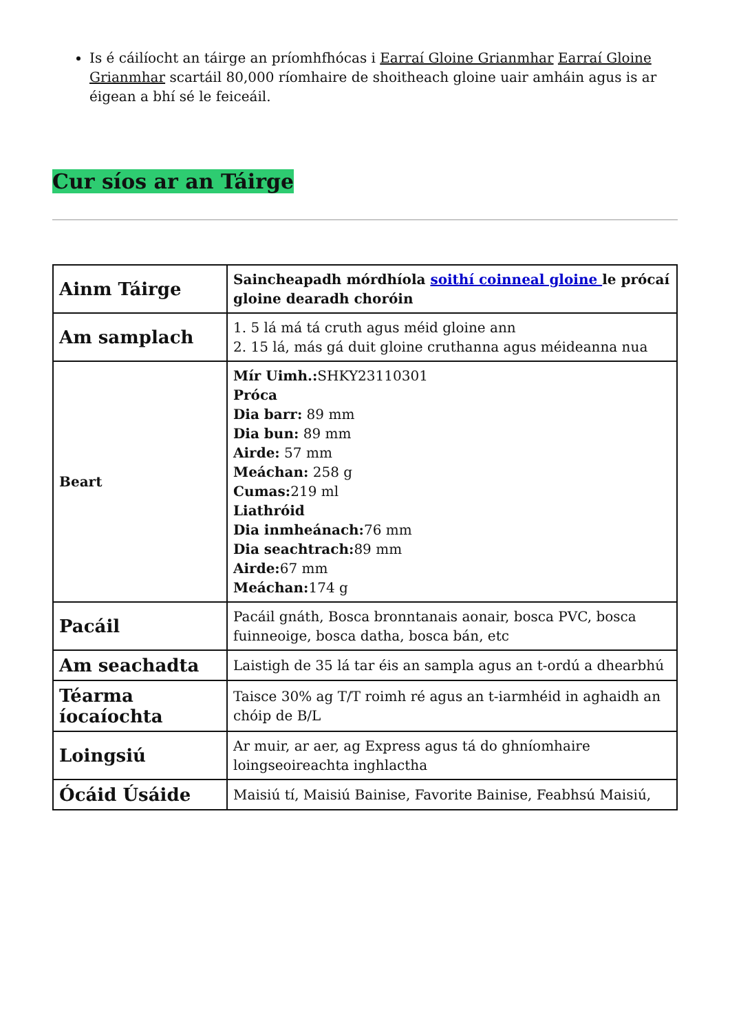Is é cáilíocht an táirge an príomhfhócas i Earraí Gloine Grianmhar Earraí Gloine Grianmhar scartáil 80,000 ríomhaire de shoitheach gloine uair amháin agus is ar éigean a bhí sé le feiceáil.
Cur síos ar an Táirge
| Ainm Táirge | Saincheapadh mórdhíola soithí coinneal gloine le prócaí gloine dearadh choróin |
| Am samplach | 1. 5 lá má tá cruth agus méid gloine ann 2. 15 lá, más gá duit gloine cruthanna agus méideanna nua |
| Beart | Mír Uimh.: SHKY23110301 Próca Dia barr: 89 mm Dia bun: 89 mm Airde: 57 mm Meáchan: 258 g Cumas: 219 ml Liathróid Dia inmheánach: 76 mm Dia seachtrach: 89 mm Airde: 67 mm Meáchan: 174 g |
| Pacáil | Pacáil gnáth, Bosca bronntanais aonair, bosca PVC, bosca fuinneoige, bosca datha, bosca bán, etc |
| Am seachadta | Laistigh de 35 lá tar éis an sampla agus an t-ordú a dhearbhú |
| Téarma íocaíochta | Taisce 30% ag T/T roimh ré agus an t-iarmhéid in aghaidh an chóip de B/L |
| Loingsiú | Ar muir, ar aer, ag Express agus tá do ghníomhaire loingseoireachta inghlactha |
| Ócáid Úsáide | Maisiú tí, Maisiú Bainise, Favorite Bainise, Feabhsú Maisiú, |